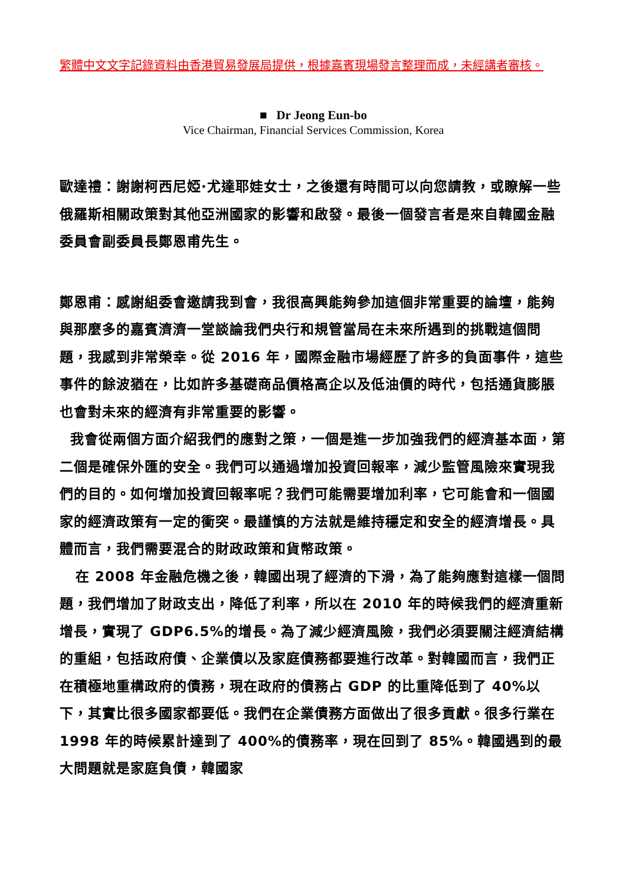繁體中文文字記錄資料由香港貿易發展局提供，根據嘉賓現場發言整理而成，未經講者審核。
■ Dr Jeong Eun-bo
Vice Chairman, Financial Services Commission, Korea
歐達禮：謝謝柯西尼婭·尤達耶娃女士，之後還有時間可以向您請教，或瞭解一些俄羅斯相關政策對其他亞洲國家的影響和啟發。最後一個發言者是來自韓國金融委員會副委員長鄭恩甫先生。
鄭恩甫：感謝組委會邀請我到會，我很高興能夠參加這個非常重要的論壇，能夠與那麼多的嘉賓濟濟一堂談論我們央行和規管當局在未來所遇到的挑戰這個問題，我感到非常榮幸。從 2016 年，國際金融市場經歷了許多的負面事件，這些事件的餘波猶在，比如許多基礎商品價格高企以及低油價的時代，包括通貨膨脹也會對未來的經濟有非常重要的影響。
我會從兩個方面介紹我們的應對之策，一個是進一步加強我們的經濟基本面，第二個是確保外匯的安全。我們可以通過增加投資回報率，減少監管風險來實現我們的目的。如何增加投資回報率呢？我們可能需要增加利率，它可能會和一個國家的經濟政策有一定的衝突。最謹慎的方法就是維持穩定和安全的經濟增長。具體而言，我們需要混合的財政政策和貨幣政策。
在 2008 年金融危機之後，韓國出現了經濟的下滑，為了能夠應對這樣一個問題，我們增加了財政支出，降低了利率，所以在 2010 年的時候我們的經濟重新增長，實現了 GDP6.5%的增長。為了減少經濟風險，我們必須要關注經濟結構的重組，包括政府債、企業債以及家庭債務都要進行改革。對韓國而言，我們正在積極地重構政府的債務，現在政府的債務占 GDP 的比重降低到了 40%以下，其實比很多國家都要低。我們在企業債務方面做出了很多貢獻。很多行業在 1998 年的時候累計達到了 400%的債務率，現在回到了 85%。韓國遇到的最大問題就是家庭負債，韓國家